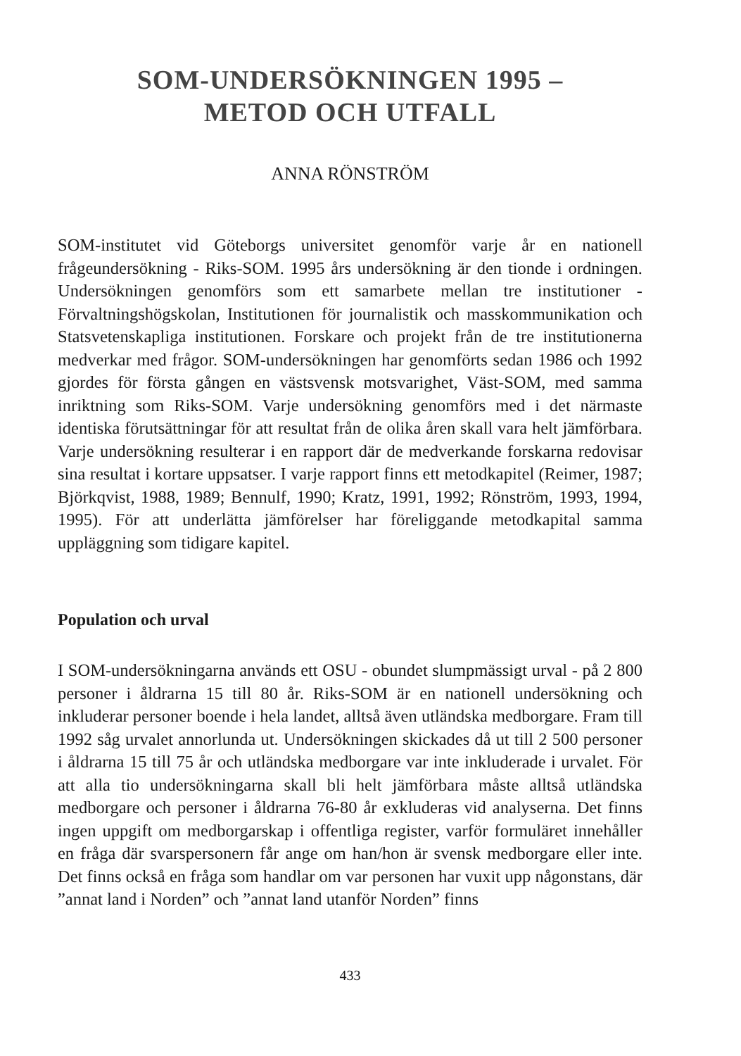SOM-UNDERSÖKNINGEN 1995 –
METOD OCH UTFALL
ANNA RÖNSTRÖM
SOM-institutet vid Göteborgs universitet genomför varje år en nationell frågeundersökning - Riks-SOM. 1995 års undersökning är den tionde i ordningen. Undersökningen genomförs som ett samarbete mellan tre institutioner - Förvaltningshögskolan, Institutionen för journalistik och masskommunikation och Statsvetenskapliga institutionen. Forskare och projekt från de tre institutionerna medverkar med frågor. SOM-undersökningen har genomförts sedan 1986 och 1992 gjordes för första gången en västsvensk motsvarighet, Väst-SOM, med samma inriktning som Riks-SOM. Varje undersökning genomförs med i det närmaste identiska förutsättningar för att resultat från de olika åren skall vara helt jämförbara. Varje undersökning resulterar i en rapport där de medverkande forskarna redovisar sina resultat i kortare uppsatser. I varje rapport finns ett metodkapitel (Reimer, 1987; Björkqvist, 1988, 1989; Bennulf, 1990; Kratz, 1991, 1992; Rönström, 1993, 1994, 1995). För att underlätta jämförelser har föreliggande metodkapital samma uppläggning som tidigare kapitel.
Population och urval
I SOM-undersökningarna används ett OSU - obundet slumpmässigt urval - på 2 800 personer i åldrarna 15 till 80 år. Riks-SOM är en nationell undersökning och inkluderar personer boende i hela landet, alltså även utländska medborgare. Fram till 1992 såg urvalet annorlunda ut. Undersökningen skickades då ut till 2 500 personer i åldrarna 15 till 75 år och utländska medborgare var inte inkluderade i urvalet. För att alla tio undersökningarna skall bli helt jämförbara måste alltså utländska medborgare och personer i åldrarna 76-80 år exkluderas vid analyserna. Det finns ingen uppgift om medborgarskap i offentliga register, varför formuläret innehåller en fråga där svarspersonern får ange om han/hon är svensk medborgare eller inte. Det finns också en fråga som handlar om var personen har vuxit upp någonstans, där ”annat land i Norden” och ”annat land utanför Norden” finns
433